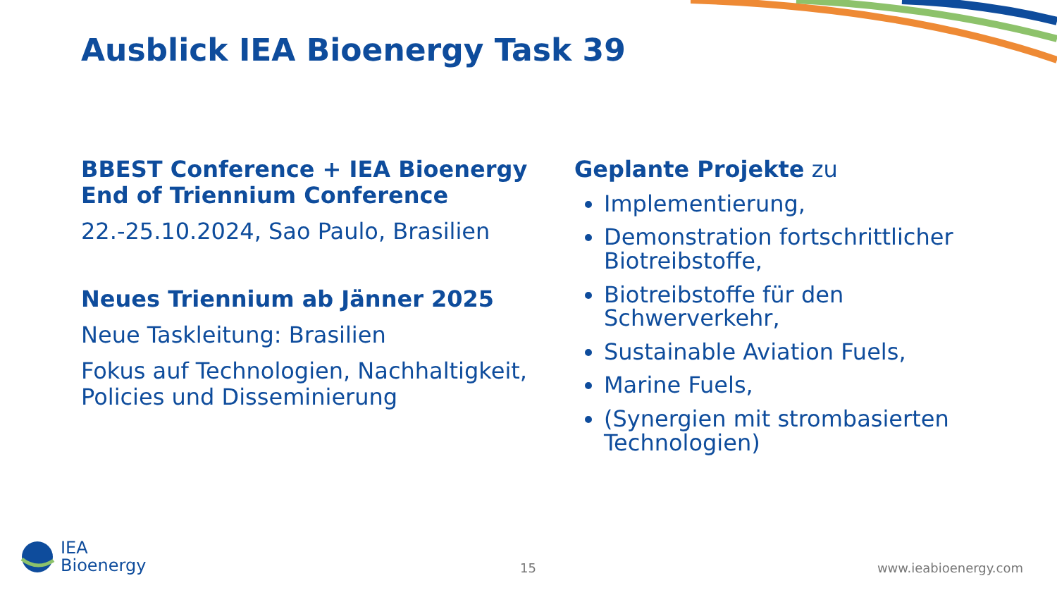Ausblick IEA Bioenergy Task 39
BBEST Conference + IEA Bioenergy End of Triennium Conference
22.-25.10.2024, Sao Paulo, Brasilien
Neues Triennium ab Jänner 2025
Neue Taskleitung: Brasilien
Fokus auf Technologien, Nachhaltigkeit, Policies und Disseminierung
Geplante Projekte zu
Implementierung,
Demonstration fortschrittlicher Biotreibstoffe,
Biotreibstoffe für den Schwerverkehr,
Sustainable Aviation Fuels,
Marine Fuels,
(Synergien mit strombasierten Technologien)
IEA
Bioenergy
15 www.ieabioenergy.com